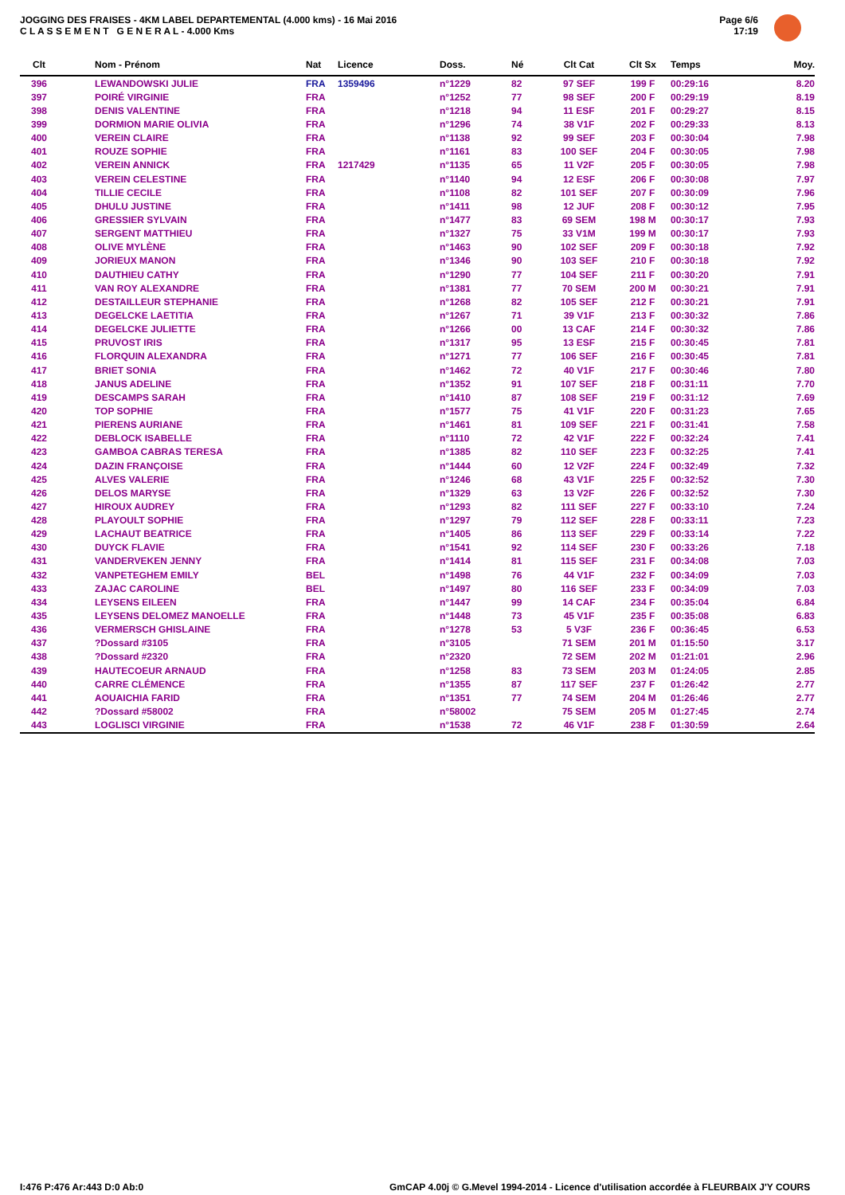JOGGING DES FRAISES - 4KM LABEL DEPARTEMENTAL (4.000 kms) - 16 Mai 2016
C L A S S E M E N T G E N E R A L - 4.000 Kms
Page 6/6
17:19
| Clt | Nom - Prénom | Nat | Licence | Doss. | Né | Clt Cat | Clt Sx | Temps | Moy. |
| --- | --- | --- | --- | --- | --- | --- | --- | --- | --- |
| 396 | LEWANDOWSKI JULIE | FRA | 1359496 | n°1229 | 82 | 97 SEF | 199 F | 00:29:16 | 8.20 |
| 397 | POIRÉ VIRGINIE | FRA | | n°1252 | 77 | 98 SEF | 200 F | 00:29:19 | 8.19 |
| 398 | DENIS VALENTINE | FRA | | n°1218 | 94 | 11 ESF | 201 F | 00:29:27 | 8.15 |
| 399 | DORMION MARIE OLIVIA | FRA | | n°1296 | 74 | 38 V1F | 202 F | 00:29:33 | 8.13 |
| 400 | VEREIN CLAIRE | FRA | | n°1138 | 92 | 99 SEF | 203 F | 00:30:04 | 7.98 |
| 401 | ROUZE SOPHIE | FRA | | n°1161 | 83 | 100 SEF | 204 F | 00:30:05 | 7.98 |
| 402 | VEREIN ANNICK | FRA | 1217429 | n°1135 | 65 | 11 V2F | 205 F | 00:30:05 | 7.98 |
| 403 | VEREIN CELESTINE | FRA | | n°1140 | 94 | 12 ESF | 206 F | 00:30:08 | 7.97 |
| 404 | TILLIE CECILE | FRA | | n°1108 | 82 | 101 SEF | 207 F | 00:30:09 | 7.96 |
| 405 | DHULU JUSTINE | FRA | | n°1411 | 98 | 12 JUF | 208 F | 00:30:12 | 7.95 |
| 406 | GRESSIER SYLVAIN | FRA | | n°1477 | 83 | 69 SEM | 198 M | 00:30:17 | 7.93 |
| 407 | SERGENT MATTHIEU | FRA | | n°1327 | 75 | 33 V1M | 199 M | 00:30:17 | 7.93 |
| 408 | OLIVE MYLÈNE | FRA | | n°1463 | 90 | 102 SEF | 209 F | 00:30:18 | 7.92 |
| 409 | JORIEUX MANON | FRA | | n°1346 | 90 | 103 SEF | 210 F | 00:30:18 | 7.92 |
| 410 | DAUTHIEU CATHY | FRA | | n°1290 | 77 | 104 SEF | 211 F | 00:30:20 | 7.91 |
| 411 | VAN ROY ALEXANDRE | FRA | | n°1381 | 77 | 70 SEM | 200 M | 00:30:21 | 7.91 |
| 412 | DESTAILLEUR STEPHANIE | FRA | | n°1268 | 82 | 105 SEF | 212 F | 00:30:21 | 7.91 |
| 413 | DEGELCKE LAETITIA | FRA | | n°1267 | 71 | 39 V1F | 213 F | 00:30:32 | 7.86 |
| 414 | DEGELCKE JULIETTE | FRA | | n°1266 | 00 | 13 CAF | 214 F | 00:30:32 | 7.86 |
| 415 | PRUVOST IRIS | FRA | | n°1317 | 95 | 13 ESF | 215 F | 00:30:45 | 7.81 |
| 416 | FLORQUIN ALEXANDRA | FRA | | n°1271 | 77 | 106 SEF | 216 F | 00:30:45 | 7.81 |
| 417 | BRIET SONIA | FRA | | n°1462 | 72 | 40 V1F | 217 F | 00:30:46 | 7.80 |
| 418 | JANUS ADELINE | FRA | | n°1352 | 91 | 107 SEF | 218 F | 00:31:11 | 7.70 |
| 419 | DESCAMPS SARAH | FRA | | n°1410 | 87 | 108 SEF | 219 F | 00:31:12 | 7.69 |
| 420 | TOP SOPHIE | FRA | | n°1577 | 75 | 41 V1F | 220 F | 00:31:23 | 7.65 |
| 421 | PIERENS AURIANE | FRA | | n°1461 | 81 | 109 SEF | 221 F | 00:31:41 | 7.58 |
| 422 | DEBLOCK ISABELLE | FRA | | n°1110 | 72 | 42 V1F | 222 F | 00:32:24 | 7.41 |
| 423 | GAMBOA CABRAS TERESA | FRA | | n°1385 | 82 | 110 SEF | 223 F | 00:32:25 | 7.41 |
| 424 | DAZIN FRANÇOISE | FRA | | n°1444 | 60 | 12 V2F | 224 F | 00:32:49 | 7.32 |
| 425 | ALVES VALERIE | FRA | | n°1246 | 68 | 43 V1F | 225 F | 00:32:52 | 7.30 |
| 426 | DELOS MARYSE | FRA | | n°1329 | 63 | 13 V2F | 226 F | 00:32:52 | 7.30 |
| 427 | HIROUX AUDREY | FRA | | n°1293 | 82 | 111 SEF | 227 F | 00:33:10 | 7.24 |
| 428 | PLAYOULT SOPHIE | FRA | | n°1297 | 79 | 112 SEF | 228 F | 00:33:11 | 7.23 |
| 429 | LACHAUT BEATRICE | FRA | | n°1405 | 86 | 113 SEF | 229 F | 00:33:14 | 7.22 |
| 430 | DUYCK FLAVIE | FRA | | n°1541 | 92 | 114 SEF | 230 F | 00:33:26 | 7.18 |
| 431 | VANDERVEKEN JENNY | FRA | | n°1414 | 81 | 115 SEF | 231 F | 00:34:08 | 7.03 |
| 432 | VANPETEGHEM EMILY | BEL | | n°1498 | 76 | 44 V1F | 232 F | 00:34:09 | 7.03 |
| 433 | ZAJAC CAROLINE | BEL | | n°1497 | 80 | 116 SEF | 233 F | 00:34:09 | 7.03 |
| 434 | LEYSENS EILEEN | FRA | | n°1447 | 99 | 14 CAF | 234 F | 00:35:04 | 6.84 |
| 435 | LEYSENS DELOMEZ MANOELLE | FRA | | n°1448 | 73 | 45 V1F | 235 F | 00:35:08 | 6.83 |
| 436 | VERMERSCH GHISLAINE | FRA | | n°1278 | 53 | 5 V3F | 236 F | 00:36:45 | 6.53 |
| 437 | ?Dossard #3105 | FRA | | n°3105 | | 71 SEM | 201 M | 01:15:50 | 3.17 |
| 438 | ?Dossard #2320 | FRA | | n°2320 | | 72 SEM | 202 M | 01:21:01 | 2.96 |
| 439 | HAUTECOEUR ARNAUD | FRA | | n°1258 | 83 | 73 SEM | 203 M | 01:24:05 | 2.85 |
| 440 | CARRE CLÉMENCE | FRA | | n°1355 | 87 | 117 SEF | 237 F | 01:26:42 | 2.77 |
| 441 | AOUAICHIA FARID | FRA | | n°1351 | 77 | 74 SEM | 204 M | 01:26:46 | 2.77 |
| 442 | ?Dossard #58002 | FRA | | n°58002 | | 75 SEM | 205 M | 01:27:45 | 2.74 |
| 443 | LOGLISCI VIRGINIE | FRA | | n°1538 | 72 | 46 V1F | 238 F | 01:30:59 | 2.64 |
I:476 P:476 Ar:443 D:0 Ab:0
GmCAP 4.00j © G.Mevel 1994-2014 - Licence d'utilisation accordée à FLEURBAIX J'Y COURS